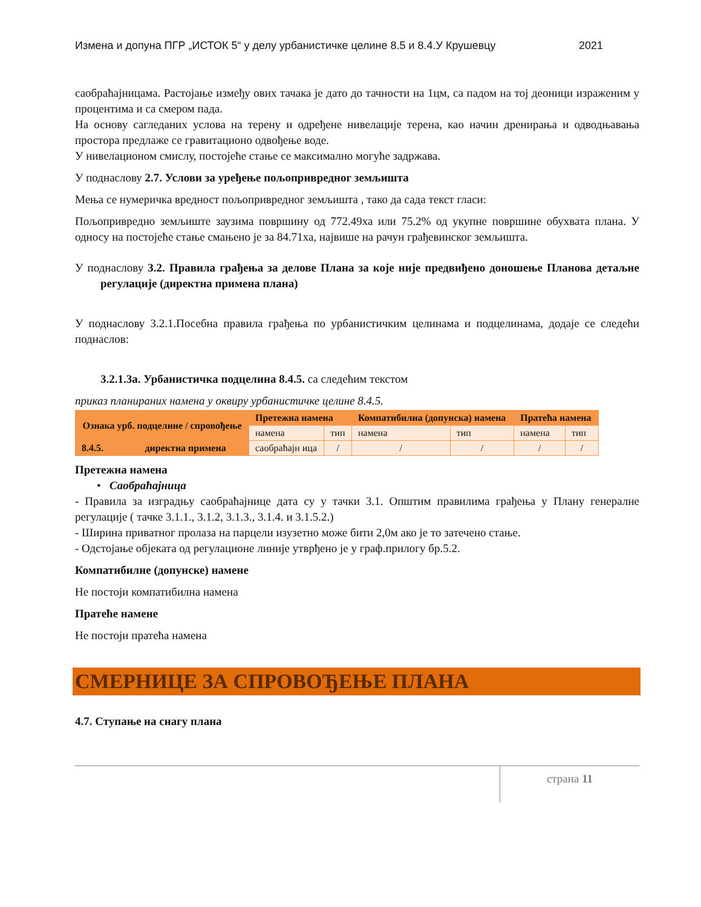Измена и допуна ПГР „ИСТОК 5“ у делу урбанистичке целине 8.5 и 8.4.У Крушевцу 2021
саобраћајницама. Растојање између ових тачака је дато до тачности на 1цм, са падом на тој деоници израженим у процентима и са смером пада.
На основу сагледаних услова на терену и одређене нивелације терена, као начин дренирања и одводњавања простора предлаже се гравитационо одвођење воде.
У нивелационом смислу, постојеће стање се максимално могуће задржава.
У поднаслову 2.7. Услови за уређење пољопривредног земљишта
Мења се нумеричка вредност пољопривредног земљишта , тако да сада текст гласи:
Пољопривредно земљиште заузима површину од 772.49ха или 75.2% од укупне површине обухвата плана. У односу на постојеће стање смањено је за 84.71ха, највише на рачун грађевинског земљишта.
У поднаслову 3.2. Правила грађења за делове Плана за које није предвиђено доношење Планова детаљне регулације (директна примена плана)
У поднаслову 3.2.1.Посебна правила грађења по урбанистичким целинама и подцелинама, додаје се следећи поднаслов:
3.2.1.3а. Урбанистичка подцелина 8.4.5. са следећим текстом
приказ планираних намена у оквиру урбанистичке целине 8.4.5.
| Ознака урб. подцелине / спровођење | | Претежна намена | | Компатибилна (допунска) намена | | Пратећа намена | |
| --- | --- | --- | --- | --- | --- | --- | --- |
| | | намена | тип | намена | тип | намена | тип |
| 8.4.5. | директна примена | саобраћајн ица | / | / | / | / | / |
Претежна намена
• Саобраћајница
- Правила за изградњу саобраћајнице дата су у тачки 3.1. Општим правилима грађења у Плану генералне регулације ( тачке 3.1.1., 3.1.2, 3.1.3., 3.1.4. и 3.1.5.2.)
- Ширина приватног пролаза на парцели изузетно може бити 2,0м ако је то затечено стање.
- Одстојање објеката од регулационе линије утврђено је у граф.прилогу бр.5.2.
Компатибилне (допунске) намене
Не постоји компатибилна намена
Пратеће намене
Не постоји пратећа намена
СМЕРНИЦЕ ЗА СПРОВОЂЕЊЕ ПЛАНА
4.7. Ступање на снагу плана
страна 11